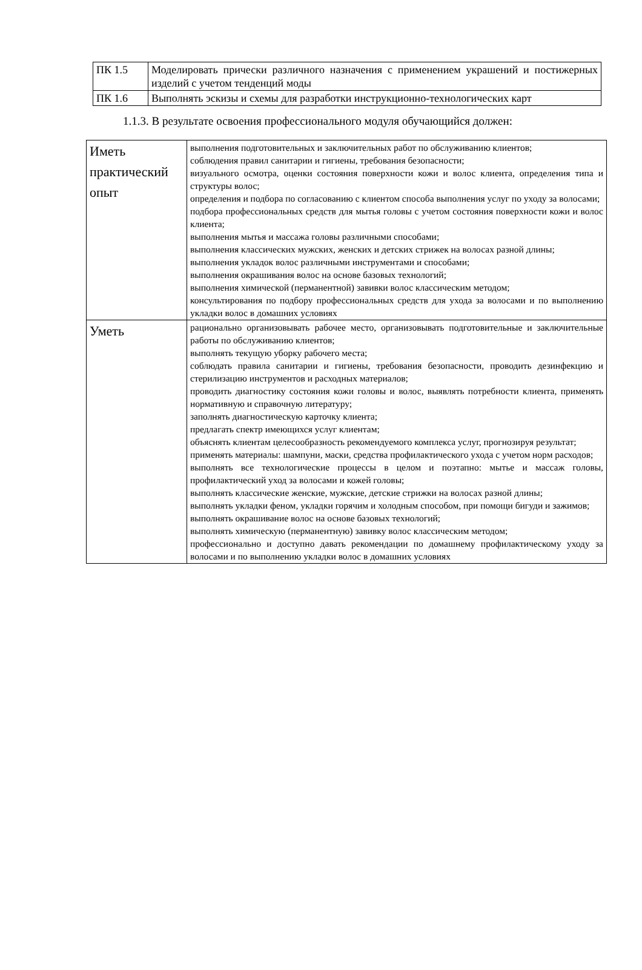| ПК 1.5 | Моделировать прически различного назначения с применением украшений и постижерных изделий с учетом тенденций моды |
| ПК 1.6 | Выполнять эскизы и схемы для разработки инструкционно-технологических карт |
1.1.3. В результате освоения профессионального модуля обучающийся должен:
| Иметь практический опыт | выполнения подготовительных и заключительных работ по обслуживанию клиентов; соблюдения правил санитарии и гигиены, требования безопасности; визуального осмотра, оценки состояния поверхности кожи и волос клиента, определения типа и структуры волос; определения и подбора по согласованию с клиентом способа выполнения услуг по уходу за волосами; подбора профессиональных средств для мытья головы с учетом состояния поверхности кожи и волос клиента; выполнения мытья и массажа головы различными способами; выполнения классических мужских, женских и детских стрижек на волосах разной длины; выполнения укладок волос различными инструментами и способами; выполнения окрашивания волос на основе базовых технологий; выполнения химической (перманентной) завивки волос классическим методом; консультирования по подбору профессиональных средств для ухода за волосами и по выполнению укладки волос в домашних условиях |
| Уметь | рационально организовывать рабочее место, организовывать подготовительные и заключительные работы по обслуживанию клиентов; выполнять текущую уборку рабочего места; соблюдать правила санитарии и гигиены, требования безопасности, проводить дезинфекцию и стерилизацию инструментов и расходных материалов; проводить диагностику состояния кожи головы и волос, выявлять потребности клиента, применять нормативную и справочную литературу; заполнять диагностическую карточку клиента; предлагать спектр имеющихся услуг клиентам; объяснять клиентам целесообразность рекомендуемого комплекса услуг, прогнозируя результат; применять материалы: шампуни, маски, средства профилактического ухода с учетом норм расходов; выполнять все технологические процессы в целом и поэтапно: мытье и массаж головы, профилактический уход за волосами и кожей головы; выполнять классические женские, мужские, детские стрижки на волосах разной длины; выполнять укладки феном, укладки горячим и холодным способом, при помощи бигуди и зажимов; выполнять окрашивание волос на основе базовых технологий; выполнять химическую (перманентную) завивку волос классическим методом; профессионально и доступно давать рекомендации по домашнему профилактическому уходу за волосами и по выполнению укладки волос в домашних условиях |